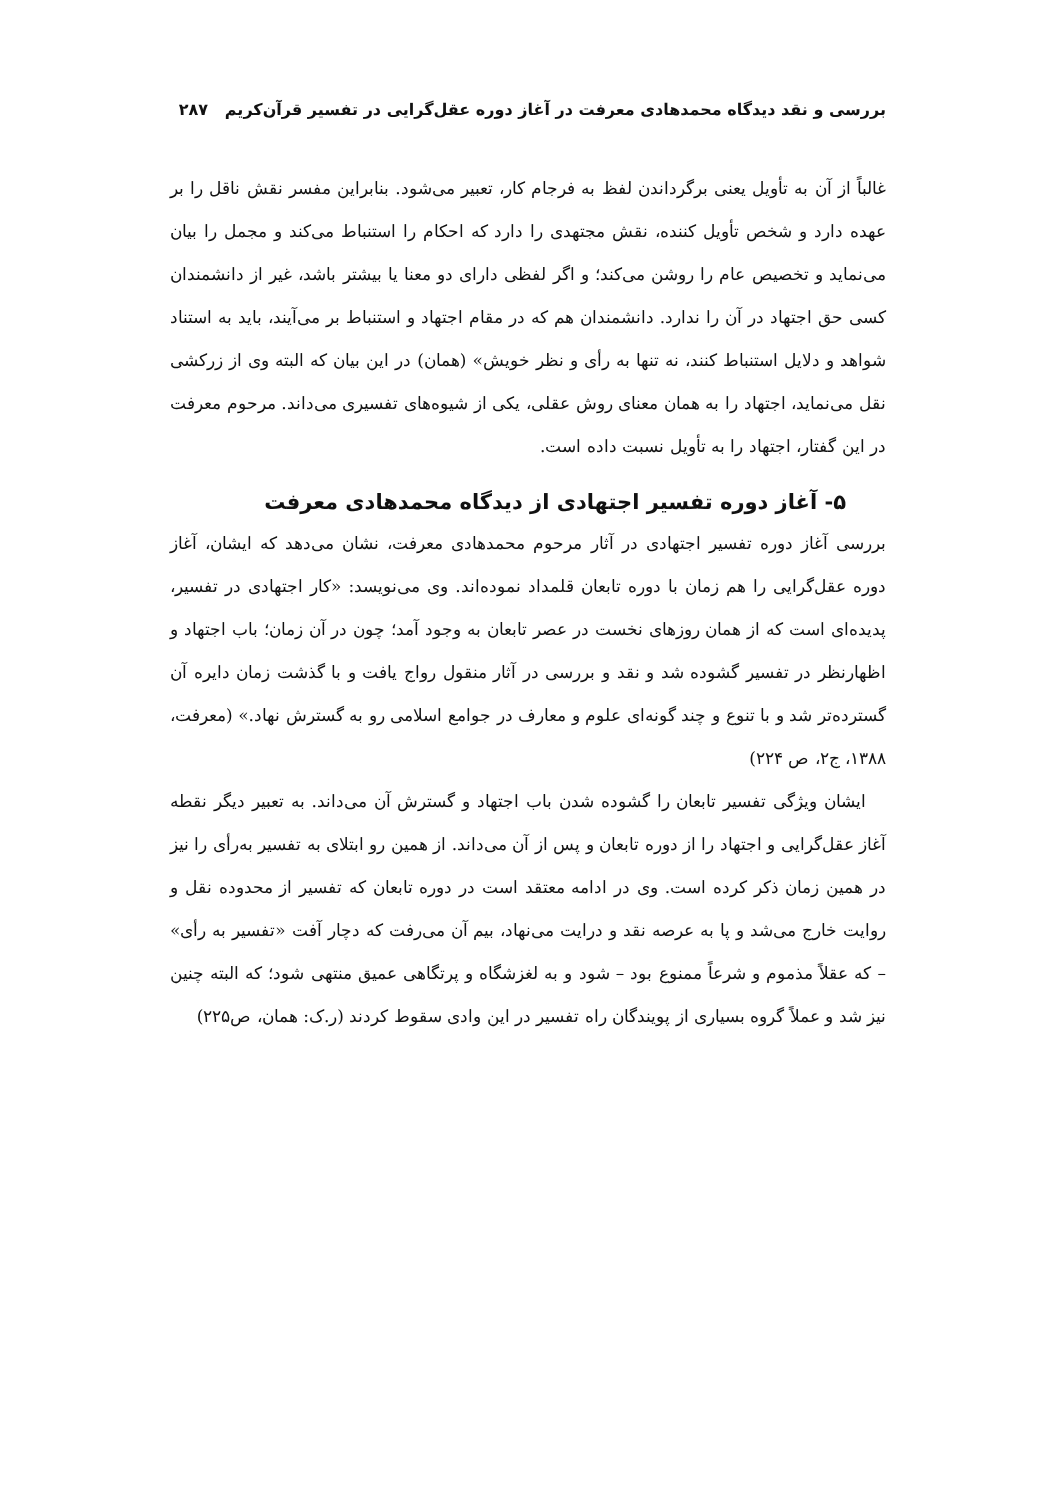بررسی و نقد دیدگاه محمدهادی معرفت در آغاز دوره عقل‌گرایی در تفسیر قرآن‌کریم ۲۸۷
غالباً از آن به تأویل یعنی برگرداندن لفظ به فرجام کار، تعبیر می‌شود. بنابراین مفسر نقش ناقل را بر عهده دارد و شخص تأویل کننده، نقش مجتهدی را دارد که احکام را استنباط می‌کند و مجمل را بیان می‌نماید و تخصیص عام را روشن می‌کند؛ و اگر لفظی دارای دو معنا یا بیشتر باشد، غیر از دانشمندان کسی حق اجتهاد در آن را ندارد. دانشمندان هم که در مقام اجتهاد و استنباط بر می‌آیند، باید به استناد شواهد و دلایل استنباط کنند، نه تنها به رأی و نظر خویش» (همان) در این بیان که البته وی از زرکشی نقل می‌نماید، اجتهاد را به همان معنای روش عقلی، یکی از شیوه‌های تفسیری می‌داند. مرحوم معرفت در این گفتار، اجتهاد را به تأویل نسبت داده است.
۵- آغاز دوره تفسیر اجتهادی از دیدگاه محمدهادی معرفت
بررسی آغاز دوره تفسیر اجتهادی در آثار مرحوم محمدهادی معرفت، نشان می‌دهد که ایشان، آغاز دوره عقل‌گرایی را هم زمان با دوره تابعان قلمداد نموده‌اند. وی می‌نویسد: «کار اجتهادی در تفسیر، پدیده‌ای است که از همان روزهای نخست در عصر تابعان به وجود آمد؛ چون در آن زمان؛ باب اجتهاد و اظهارنظر در تفسیر گشوده شد و نقد و بررسی در آثار منقول رواج یافت و با گذشت زمان دایره آن گسترده‌تر شد و با تنوع و چند گونه‌ای علوم و معارف در جوامع اسلامی رو به گسترش نهاد.» (معرفت، ۱۳۸۸، ج۲، ص ۲۲۴)
ایشان ویژگی تفسیر تابعان را گشوده شدن باب اجتهاد و گسترش آن می‌داند. به تعبیر دیگر نقطه آغاز عقل‌گرایی و اجتهاد را از دوره تابعان و پس از آن می‌داند. از همین رو ابتلای به تفسیر به‌رأی را نیز در همین زمان ذکر کرده است. وی در ادامه معتقد است در دوره تابعان که تفسیر از محدوده نقل و روایت خارج می‌شد و پا به عرصه نقد و درایت می‌نهاد، بیم آن می‌رفت که دچار آفت «تفسیر به رأی» – که عقلاً مذموم و شرعاً ممنوع بود – شود و به لغزشگاه و پرتگاهی عمیق منتهی شود؛ که البته چنین نیز شد و عملاً گروه بسیاری از پویندگان راه تفسیر در این وادی سقوط کردند (ر.ک: همان، ص۲۲۵)